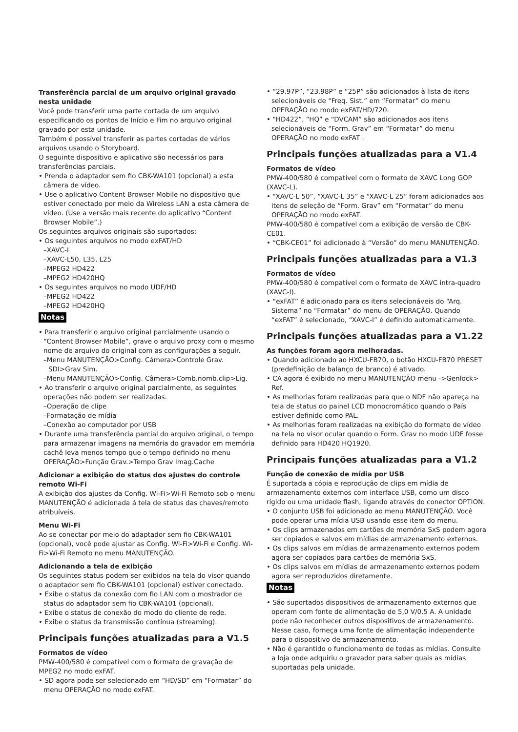Transferência parcial de um arquivo original gravado nesta unidade
Você pode transferir uma parte cortada de um arquivo especificando os pontos de Início e Fim no arquivo original gravado por esta unidade.
Também é possível transferir as partes cortadas de vários arquivos usando o Storyboard.
O seguinte dispositivo e aplicativo são necessários para transferências parciais.
• Prenda o adaptador sem fio CBK-WA101 (opcional) a esta câmera de vídeo.
• Use o aplicativo Content Browser Mobile no dispositivo que estiver conectado por meio da Wireless LAN a esta câmera de vídeo. (Use a versão mais recente do aplicativo “Content Browser Mobile”.)
Os seguintes arquivos originais são suportados:
• Os seguintes arquivos no modo exFAT/HD
–XAVC-I
–XAVC-L50, L35, L25
–MPEG2 HD422
–MPEG2 HD420HQ
• Os seguintes arquivos no modo UDF/HD
–MPEG2 HD422
–MPEG2 HD420HQ
Notas
• Para transferir o arquivo original parcialmente usando o “Content Browser Mobile”, grave o arquivo proxy com o mesmo nome de arquivo do original com as configurações a seguir.
–Menu MANUTENÇÃO>Config. Câmera>Controle Grav. SDI>Grav Sim.
–Menu MANUTENÇÃO>Config. Câmera>Comb.nomb.clip>Lig.
• Ao transferir o arquivo original parcialmente, as seguintes operações não podem ser realizadas.
–Operação de clipe
–Formatação de mídia
–Conexão ao computador por USB
• Durante uma transferência parcial do arquivo original, o tempo para armazenar imagens na memória do gravador em memória cachê leva menos tempo que o tempo definido no menu OPERAÇÃO>Função Grav.>Tempo Grav Imag.Cache
Adicionar a exibição do status dos ajustes do controle remoto Wi-Fi
A exibição dos ajustes da Config. Wi-Fi>Wi-Fi Remoto sob o menu MANUTENÇÃO é adicionada á tela de status das chaves/remoto atribuíveis.
Menu Wi-Fi
Ao se conectar por meio do adaptador sem fio CBK-WA101 (opcional), você pode ajustar as Config. Wi-Fi>Wi-Fi e Config. Wi-Fi>Wi-Fi Remoto no menu MANUTENÇÃO.
Adicionando a tela de exibição
Os seguintes status podem ser exibidos na tela do visor quando o adaptador sem fio CBK-WA101 (opcional) estiver conectado.
• Exibe o status da conexão com fio LAN com o mostrador de status do adaptador sem fio CBK-WA101 (opcional).
• Exibe o status de conexão do modo do cliente de rede.
• Exibe o status da transmissão contínua (streaming).
Principais funções atualizadas para a V1.5
Formatos de vídeo
PMW-400/580 é compatível com o formato de gravação de MPEG2 no modo exFAT.
• SD agora pode ser selecionado em “HD/SD” em “Formatar” do menu OPERAÇÃO no modo exFAT.
• “29.97P”, “23.98P” e “25P” são adicionados à lista de itens selecionáveis de “Freq. Sist.” em “Formatar” do menu OPERAÇÃO no modo exFAT/HD/720.
• “HD422”, “HQ” e “DVCAM” são adicionados aos itens selecionáveis de “Form. Grav” em “Formatar” do menu OPERAÇÃO no modo exFAT .
Principais funções atualizadas para a V1.4
Formatos de vídeo
PMW-400/580 é compatível com o formato de XAVC Long GOP (XAVC-L).
• “XAVC-L 50”, “XAVC-L 35” e “XAVC-L 25” foram adicionados aos itens de seleção de “Form. Grav” em “Formatar” do menu OPERAÇÃO no modo exFAT.
PMW-400/580 é compatível com a exibição de versão de CBK-CE01.
• “CBK-CE01” foi adicionado à “Versão” do menu MANUTENÇÃO.
Principais funções atualizadas para a V1.3
Formatos de vídeo
PMW-400/580 é compatível com o formato de XAVC intra-quadro (XAVC-I).
• “exFAT” é adicionado para os itens selecionáveis do “Arq. Sistema” no “Formatar” do menu de OPERAÇÃO. Quando “exFAT” é selecionado, “XAVC-I” é definido automaticamente.
Principais funções atualizadas para a V1.22
As funções foram agora melhoradas.
• Quando adicionado ao HXCU-FB70, o botão HXCU-FB70 PRESET (predefinição de balanço de branco) é ativado.
• CA agora é exibido no menu MANUTENÇÃO menu ->Genlock> Ref.
• As melhorias foram realizadas para que o NDF não apareça na tela de status do painel LCD monocromático quando o País estiver definido como PAL.
• As melhorias foram realizadas na exibição do formato de vídeo na tela no visor ocular quando o Form. Grav no modo UDF fosse definido para HD420 HQ1920.
Principais funções atualizadas para a V1.2
Função de conexão de mídia por USB
É suportada a cópia e reprodução de clips em mídia de armazenamento externos com interface USB, como um disco rígido ou uma unidade flash, ligando através do conector OPTION.
• O conjunto USB foi adicionado ao menu MANUTENÇÃO. Você pode operar uma mídia USB usando esse item do menu.
• Os clips armazenados em cartões de memória SxS podem agora ser copiados e salvos em mídias de armazenamento externos.
• Os clips salvos em mídias de armazenamento externos podem agora ser copiados para cartões de memória SxS.
• Os clips salvos em mídias de armazenamento externos podem agora ser reproduzidos diretamente.
Notas
• São suportados dispositivos de armazenamento externos que operam com fonte de alimentação de 5,0 V/0,5 A. A unidade pode não reconhecer outros dispositivos de armazenamento. Nesse caso, forneça uma fonte de alimentação independente para o dispositivo de armazenamento.
• Não é garantido o funcionamento de todas as mídias. Consulte a loja onde adquiriu o gravador para saber quais as mídias suportadas pela unidade.